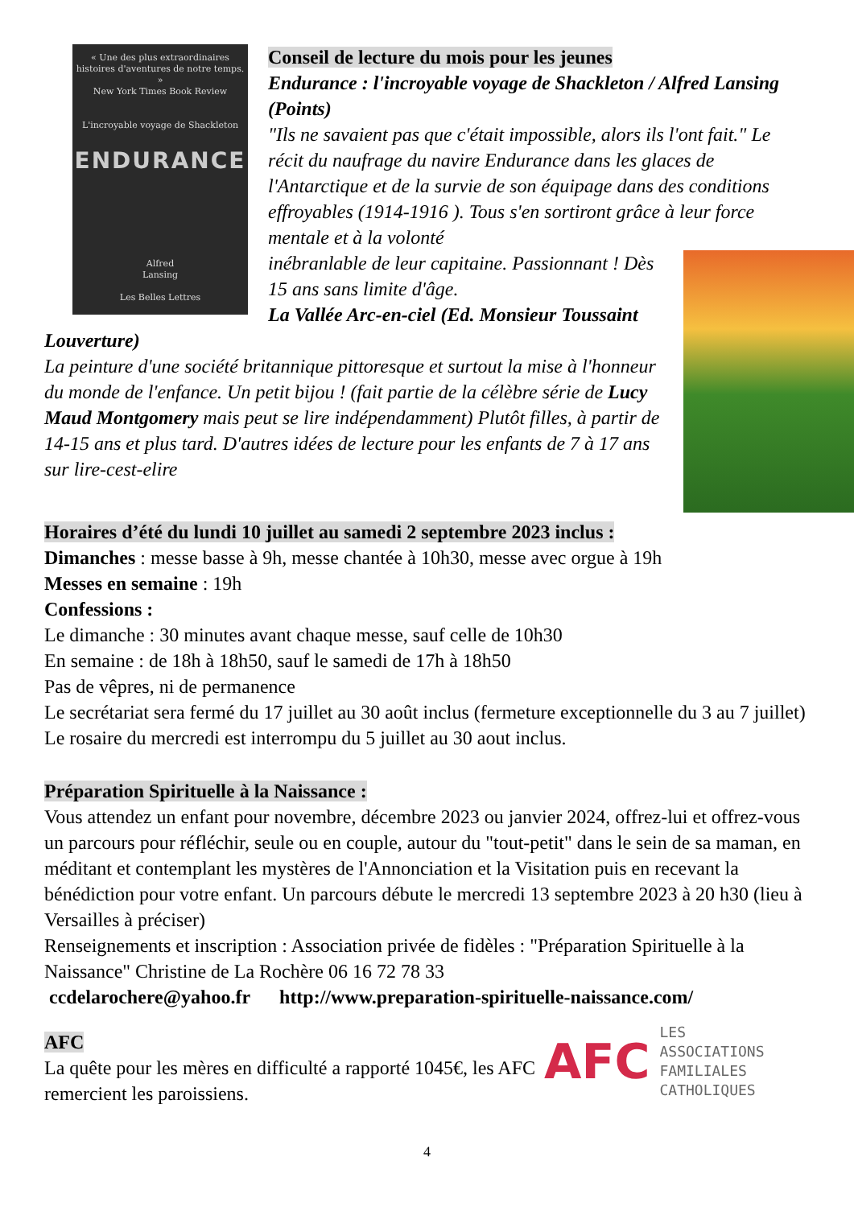« Une des plus extraordinaires histoires d'aventures de notre temps. »
New York Times Book Review
L'incroyable voyage de Shackleton
ENDURANCE
Alfred
Lansing
Les Belles Lettres
Conseil de lecture du mois pour les jeunes
Endurance : l'incroyable voyage de Shackleton / Alfred Lansing (Points)
"Ils ne savaient pas que c'était impossible, alors ils l'ont fait." Le récit du naufrage du navire Endurance dans les glaces de l'Antarctique et de la survie de son équipage dans des conditions effroyables (1914-1916 ). Tous s'en sortiront grâce à leur force mentale et à la volonté
inébranlable de leur capitaine. Passionnant ! Dès 15 ans sans limite d'âge.
La Vallée Arc-en-ciel (Ed. Monsieur Toussaint Louverture)
La peinture d'une société britannique pittoresque et surtout la mise à l'honneur du monde de l'enfance. Un petit bijou ! (fait partie de la célèbre série de Lucy Maud Montgomery mais peut se lire indépendamment) Plutôt filles, à partir de 14-15 ans et plus tard. D'autres idées de lecture pour les enfants de 7 à 17 ans sur lire-cest-elire
Horaires d’été du lundi 10 juillet au samedi 2 septembre 2023 inclus :
Dimanches : messe basse à 9h, messe chantée à 10h30, messe avec orgue à 19h
Messes en semaine : 19h
Confessions :
Le dimanche : 30 minutes avant chaque messe, sauf celle de 10h30
En semaine : de 18h à 18h50, sauf le samedi de 17h à 18h50
Pas de vêpres, ni de permanence
Le secrétariat sera fermé du 17 juillet au 30 août inclus (fermeture exceptionnelle du 3 au 7 juillet)
Le rosaire du mercredi est interrompu du 5 juillet au 30 aout inclus.
Préparation Spirituelle à la Naissance :
Vous attendez un enfant pour novembre, décembre 2023 ou janvier 2024, offrez-lui et offrez-vous un parcours pour réfléchir, seule ou en couple, autour du "tout-petit" dans le sein de sa maman, en méditant et contemplant les mystères de l'Annonciation et la Visitation puis en recevant la bénédiction pour votre enfant. Un parcours débute le mercredi 13 septembre 2023 à 20 h30 (lieu à Versailles à préciser)
Renseignements et inscription : Association privée de fidèles : "Préparation Spirituelle à la Naissance" Christine de La Rochère 06 16 72 78 33
ccdelarochere@yahoo.fr http://www.preparation-spirituelle-naissance.com/
AFC LES
ASSOCIATIONS
FAMILIALES
CATHOLIQUES
AFC
La quête pour les mères en difficulté a rapporté 1045€, les AFC remercient les paroissiens.
4